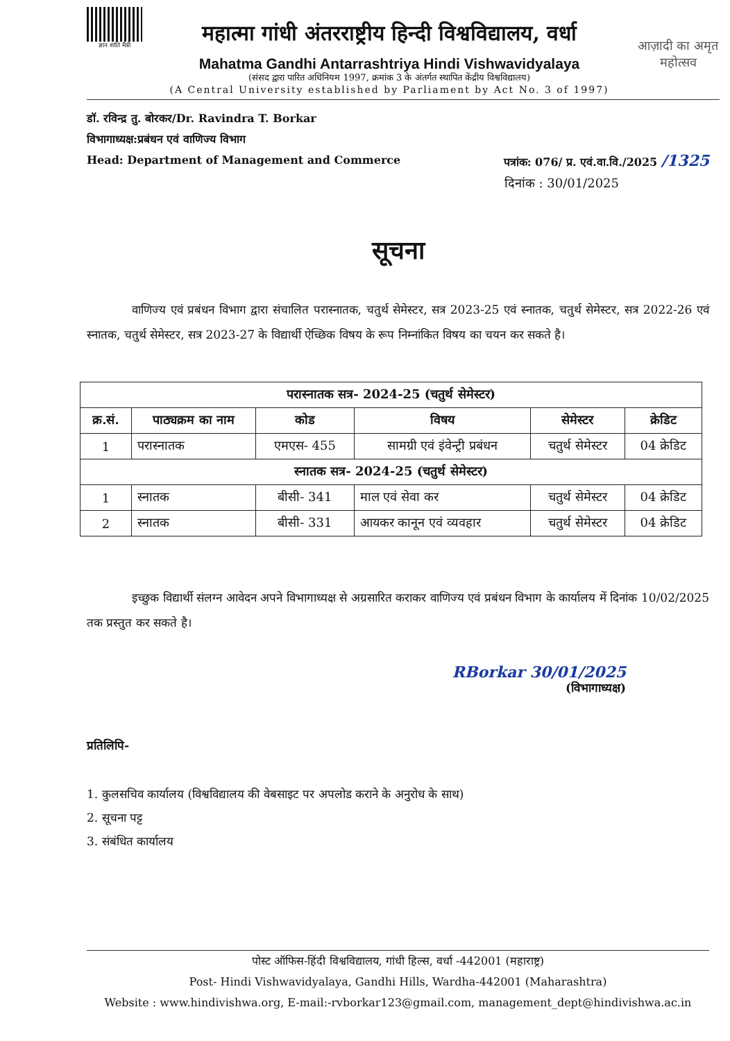ज्ञान शांति मैत्री
महात्मा गांधी अंतरराष्ट्रीय हिन्दी विश्वविद्यालय, वर्धा
Mahatma Gandhi Antarrashtriya Hindi Vishwavidyalaya
(संसद द्वारा पारित अधिनियम 1997, क्रमांक 3 के अंतर्गत स्थापित केंद्रीय विश्वविद्यालय)
(A Central University established by Parliament by Act No. 3 of 1997)
आज़ादी का अमृत महोत्सव
डॉ. रविन्द्र तु. बोरकर/Dr. Ravindra T. Borkar
विभागाध्यक्ष:प्रबंधन एवं वाणिज्य विभाग
Head: Department of Management and Commerce पत्रांक: 076/ प्र. एवं.वा.वि./2025 /1325
दिनांक : 30/01/2025
सूचना
वाणिज्य एवं प्रबंधन विभाग द्वारा संचालित परास्नातक, चतुर्थ सेमेस्टर, सत्र 2023-25 एवं स्नातक, चतुर्थ सेमेस्टर, सत्र 2022-26 एवं स्नातक, चतुर्थ सेमेस्टर, सत्र 2023-27 के विद्यार्थी ऐच्छिक विषय के रूप निम्नांकित विषय का चयन कर सकते है।
| परास्नातक सत्र- 2024-25 (चतुर्थ सेमेस्टर) | | | | | |
| --- | --- | --- | --- | --- | --- |
| क्र.सं. | पाठ्यक्रम का नाम | कोड | विषय | सेमेस्टर | क्रेडिट |
| 1 | परास्नातक | एमएस- 455 | सामग्री एवं इंवेन्ट्री प्रबंधन | चतुर्थ सेमेस्टर | 04 क्रेडिट |
| स्नातक सत्र- 2024-25 (चतुर्थ सेमेस्टर) | | | | | |
| 1 | स्नातक | बीसी- 341 | माल एवं सेवा कर | चतुर्थ सेमेस्टर | 04 क्रेडिट |
| 2 | स्नातक | बीसी- 331 | आयकर कानून एवं व्यवहार | चतुर्थ सेमेस्टर | 04 क्रेडिट |
इच्छुक विद्यार्थी संलग्न आवेदन अपने विभागाध्यक्ष से अग्रसारित कराकर वाणिज्य एवं प्रबंधन विभाग के कार्यालय में दिनांक 10/02/2025 तक प्रस्तुत कर सकते है।
RBorkar 30/01/2025
(विभागाध्यक्ष)
प्रतिलिपि-
1. कुलसचिव कार्यालय (विश्वविद्यालय की वेबसाइट पर अपलोड कराने के अनुरोध के साथ)
2. सूचना पट्ट
3. संबंधित कार्यालय
पोस्ट ऑफिस-हिंदी विश्वविद्यालय, गांधी हिल्स, वर्धा -442001 (महाराष्ट्र)
Post- Hindi Vishwavidyalaya, Gandhi Hills, Wardha-442001 (Maharashtra)
Website : www.hindivishwa.org, E-mail:-rvborkar123@gmail.com, management_dept@hindivishwa.ac.in